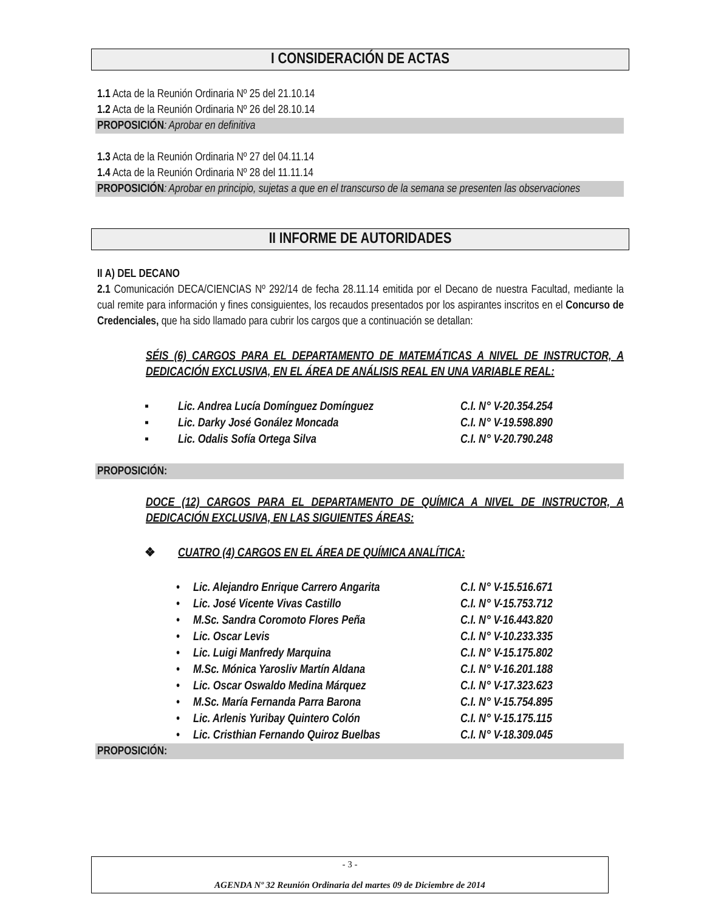I CONSIDERACIÓN DE ACTAS
1.1 Acta de la Reunión Ordinaria Nº 25 del 21.10.14
1.2 Acta de la Reunión Ordinaria Nº 26 del 28.10.14
PROPOSICIÓN: Aprobar en definitiva
1.3 Acta de la Reunión Ordinaria Nº 27 del 04.11.14
1.4 Acta de la Reunión Ordinaria Nº 28 del 11.11.14
PROPOSICIÓN: Aprobar en principio, sujetas a que en el transcurso de la semana se presenten las observaciones
II INFORME DE AUTORIDADES
II A) DEL DECANO
2.1 Comunicación DECA/CIENCIAS Nº 292/14 de fecha 28.11.14 emitida por el Decano de nuestra Facultad, mediante la cual remite para información y fines consiguientes, los recaudos presentados por los aspirantes inscritos en el Concurso de Credenciales, que ha sido llamado para cubrir los cargos que a continuación se detallan:
SÉIS (6) CARGOS PARA EL DEPARTAMENTO DE MATEMÁTICAS A NIVEL DE INSTRUCTOR, A DEDICACIÓN EXCLUSIVA, EN EL ÁREA DE ANÁLISIS REAL EN UNA VARIABLE REAL:
▪ Lic. Andrea Lucía Domínguez Domínguez C.I. N° V-20.354.254
▪ Lic. Darky José Gonález Moncada C.I. N° V-19.598.890
▪ Lic. Odalis Sofía Ortega Silva C.I. N° V-20.790.248
PROPOSICIÓN:
DOCE (12) CARGOS PARA EL DEPARTAMENTO DE QUÍMICA A NIVEL DE INSTRUCTOR, A DEDICACIÓN EXCLUSIVA, EN LAS SIGUIENTES ÁREAS:
❖ CUATRO (4) CARGOS EN EL ÁREA DE QUÍMICA ANALÍTICA:
• Lic. Alejandro Enrique Carrero Angarita C.I. N° V-15.516.671
• Lic. José Vicente Vivas Castillo C.I. N° V-15.753.712
• M.Sc. Sandra Coromoto Flores Peña C.I. N° V-16.443.820
• Lic. Oscar Levis C.I. N° V-10.233.335
• Lic. Luigi Manfredy Marquina C.I. N° V-15.175.802
• M.Sc. Mónica Yarosliv Martín Aldana C.I. N° V-16.201.188
• Lic. Oscar Oswaldo Medina Márquez C.I. N° V-17.323.623
• M.Sc. María Fernanda Parra Barona C.I. N° V-15.754.895
• Lic. Arlenis Yuribay Quintero Colón C.I. N° V-15.175.115
• Lic. Cristhian Fernando Quiroz Buelbas C.I. N° V-18.309.045
PROPOSICIÓN:
- 3 -
AGENDA Nº 32 Reunión Ordinaria del martes 09 de Diciembre de 2014